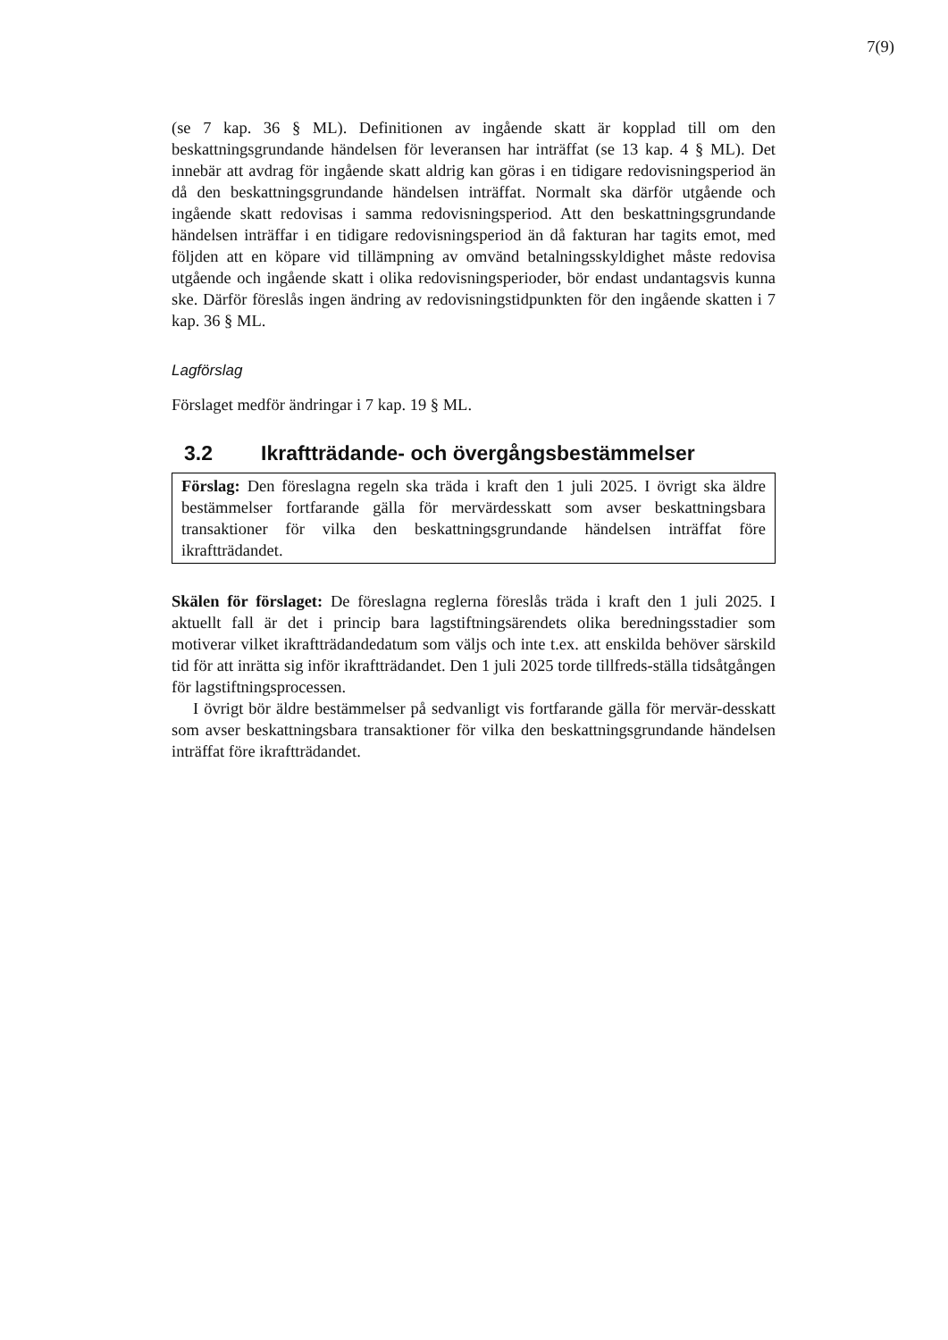7(9)
(se 7 kap. 36 § ML). Definitionen av ingående skatt är kopplad till om den beskattningsgrundande händelsen för leveransen har inträffat (se 13 kap. 4 § ML). Det innebär att avdrag för ingående skatt aldrig kan göras i en tidigare redovisningsperiod än då den beskattningsgrundande händelsen inträffat. Normalt ska därför utgående och ingående skatt redovisas i samma redovisningsperiod. Att den beskattningsgrundande händelsen inträffar i en tidigare redovisningsperiod än då fakturan har tagits emot, med följden att en köpare vid tillämpning av omvänd betalningsskyldighet måste redovisa utgående och ingående skatt i olika redovisningsperioder, bör endast undantagsvis kunna ske. Därför föreslås ingen ändring av redovisningstidpunkten för den ingående skatten i 7 kap. 36 § ML.
Lagförslag
Förslaget medför ändringar i 7 kap. 19 § ML.
3.2 Ikraftträdande- och övergångsbestämmelser
Förslag: Den föreslagna regeln ska träda i kraft den 1 juli 2025. I övrigt ska äldre bestämmelser fortfarande gälla för mervärdesskatt som avser beskattningsbara transaktioner för vilka den beskattningsgrundande händelsen inträffat före ikraftträdandet.
Skälen för förslaget: De föreslagna reglerna föreslås träda i kraft den 1 juli 2025. I aktuellt fall är det i princip bara lagstiftningsärendets olika beredningsstadier som motiverar vilket ikraftträdandedatum som väljs och inte t.ex. att enskilda behöver särskild tid för att inrätta sig inför ikraftträdandet. Den 1 juli 2025 torde tillfreds-ställa tidsåtgången för lagstiftningsprocessen.
I övrigt bör äldre bestämmelser på sedvanligt vis fortfarande gälla för mervär-desskatt som avser beskattningsbara transaktioner för vilka den beskattningsgrundande händelsen inträffat före ikraftträdandet.